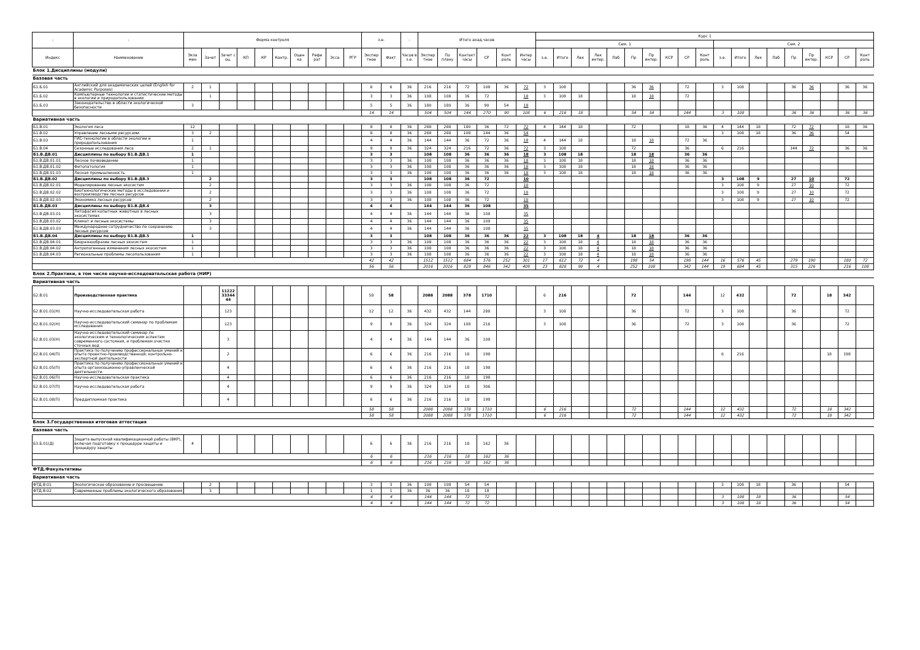| - | - | Форма контроля | | | | | | | | | | з.е. | | - | Итого акад.часов | | | | | | Курс 1 | | | | | | | | | | | | | | | | | | | |
| --- | --- | --- | --- | --- | --- | --- | --- | --- | --- | --- | --- | --- | --- | --- | --- | --- | --- | --- | --- | --- | --- | --- | --- | --- | --- | --- | --- | --- | --- | --- | --- | --- | --- | --- | --- | --- | --- | --- | --- | --- |
| | | | | | | | | | | | | | | | | | | | | | Сем. 1 | | | | | | | | | | Сем. 2 | | | | | | | | | |
| Индекс | Наименование | Экза мен | Зачет | Зачет с оц. | КП | КР | Контр. | Оцен ка | Рефе рат | Эссе | РГР | Экспер тное | Факт | Часов в з.е. | Экспер тное | По плану | Контакт часы | СР | Конт роль | Интер часы | з.е. | Итого | Лек | Лек интер. | Лаб | Пр | Пр интер. | КСР | СР | Конт роль | з.е. | Итого | Лек | Лаб | Пр | Пр интер. | КСР | СР | Конт роль | |
| Блок 1.Дисциплины (модули) | | | | | | | | | | | | | | | | | | | | | | | | | | | | | | | | | | | | | | | | |
| Базовая часть | | | | | | | | | | | | | | | | | | | | | | | | | | | | | | | | | | | | | | | | |
| Б1.Б.01 | Английский для академических целей (English for Academic Purposes) | 2 | 1 | | | | | | | | | 6 | 6 | 36 | 216 | 216 | 72 | 108 | 36 | 72 | 3 | 108 | | | | 36 | 36 | | 72 | | 3 | 108 | | | 36 | 36 | | 36 | 36 | |
| Б1.Б.02 | Компьютерные технологии и статистические методы в экологии и природопользовании | | 1 | | | | | | | | | 3 | 3 | 36 | 108 | 108 | 36 | 72 | | 18 | 3 | 108 | 18 | | | 18 | 18 | | 72 | | | | | | | | | | | |
| Б1.Б.03 | Законодательство в области экологической безопасности | 3 | | | | | | | | | | 5 | 5 | 36 | 180 | 180 | 36 | 90 | 54 | 18 | | | | | | | | | | | | | | | | | | | | |
| | | | | | | | | | | | | 14 | 14 | | 504 | 504 | 144 | 270 | 90 | 108 | 6 | 216 | 18 | | | 54 | 54 | | 144 | | 3 | 108 | | | 36 | 36 | | 36 | 36 | |
| Вариативная часть | | | | | | | | | | | | | | | | | | | | | | | | | | | | | | | | | | | | | | | | |
| Б1.В.01 | Экология леса | 12 | | | | | | | | | | 8 | 8 | 36 | 288 | 288 | 180 | 36 | 72 | 72 | 4 | 144 | 18 | | | 72 | | | 18 | 36 | 4 | 144 | 18 | | 72 | 72 | | 18 | 36 | |
| Б1.В.02 | Управление лесными ресурсами | 3 | 2 | | | | | | | | | 8 | 8 | 36 | 288 | 288 | 108 | 144 | 36 | 54 | | | | | | | | | | | 3 | 108 | 18 | | 36 | 36 | | 54 | | |
| Б1.В.03 | ГИС-технологии в области экологии и природопользования | 1 | | | | | | | | | | 4 | 4 | 36 | 144 | 144 | 36 | 72 | 36 | 18 | 4 | 144 | 18 | | | 18 | 18 | | 72 | 36 | | | | | | | | | | |
| Б1.В.04 | Сезонные исследования леса | 2 | 1 | | | | | | | | | 9 | 9 | 36 | 324 | 324 | 216 | 72 | 36 | 72 | 3 | 108 | | | | 72 | | | 36 | | 6 | 216 | | | 144 | 72 | | 36 | 36 | |
| Б1.В.ДВ.01 | Дисциплины по выбору Б1.В.ДВ.1 | 1 | | | | | | | | | | 3 | 3 | | 108 | 108 | 36 | 36 | 36 | 18 | 3 | 108 | 18 | | | 18 | 18 | | 36 | 36 | | | | | | | | | | |
| Б1.В.ДВ.01.01 | Лесное почвоведение | 1 | | | | | | | | | | 3 | 3 | 36 | 108 | 108 | 36 | 36 | 36 | 18 | 3 | 108 | 18 | | | 18 | 18 | | 36 | 36 | | | | | | | | | | |
| Б1.В.ДВ.01.02 | Фитопатология | 1 | | | | | | | | | | 3 | 3 | 36 | 108 | 108 | 36 | 36 | 36 | 18 | 3 | 108 | 18 | | | 18 | 18 | | 36 | 36 | | | | | | | | | | |
| Б1.В.ДВ.01.03 | Лесная промышленность | 1 | | | | | | | | | | 3 | 3 | 36 | 108 | 108 | 36 | 36 | 36 | 18 | 3 | 108 | 18 | | | 18 | 18 | | 36 | 36 | | | | | | | | | | |
| Б1.В.ДВ.02 | Дисциплины по выбору Б1.В.ДВ.3 | | 2 | | | | | | | | | 3 | 3 | | 108 | 108 | 36 | 72 | | 10 | | | | | | | | | | | 3 | 108 | 9 | | 27 | 10 | | 72 | | |
| Б1.В.ДВ.02.01 | Моделирование лесных экосистем | | 2 | | | | | | | | | 3 | 3 | 36 | 108 | 108 | 36 | 72 | | 10 | | | | | | | | | | | 3 | 108 | 9 | | 27 | 10 | | 72 | | |
| Б1.В.ДВ.02.02 | Биотехнологические методы в исследовании и воспроизводстве лесных ресурсов | | 2 | | | | | | | | | 3 | 3 | 36 | 108 | 108 | 36 | 72 | | 10 | | | | | | | | | | | 3 | 108 | 9 | | 27 | 10 | | 72 | | |
| Б1.В.ДВ.02.03 | Экономика лесных ресурсов | | 2 | | | | | | | | | 3 | 3 | 36 | 108 | 108 | 36 | 72 | | 10 | | | | | | | | | | | 3 | 108 | 9 | | 27 | 10 | | 72 | | |
| Б1.В.ДВ.03 | Дисциплины по выбору Б1.В.ДВ.4 | | 3 | | | | | | | | | 4 | 4 | | 144 | 144 | 36 | 108 | | 35 | | | | | | | | | | | | | | | | | | | | |
| Б1.В.ДВ.03.01 | Литофагия копытных животных в лесных экосистемах | | 3 | | | | | | | | | 4 | 4 | 36 | 144 | 144 | 36 | 108 | | 35 | | | | | | | | | | | | | | | | | | | | |
| Б1.В.ДВ.03.02 | Климат и лесные экосистемы | | 3 | | | | | | | | | 4 | 4 | 36 | 144 | 144 | 36 | 108 | | 35 | | | | | | | | | | | | | | | | | | | | |
| Б1.В.ДВ.03.03 | Международное сотрудничество по сохранению лесных ресурсов | | 3 | | | | | | | | | 4 | 4 | 36 | 144 | 144 | 36 | 108 | | 35 | | | | | | | | | | | | | | | | | | | | |
| Б1.В.ДВ.04 | Дисциплины по выбору Б1.В.ДВ.5 | 1 | | | | | | | | | | 3 | 3 | | 108 | 108 | 36 | 36 | 36 | 22 | 3 | 108 | 18 | 4 | | 18 | 18 | | 36 | 36 | | | | | | | | | | |
| Б1.В.ДВ.04.01 | Биоразнообразие лесных экосистем | 1 | | | | | | | | | | 3 | 3 | 36 | 108 | 108 | 36 | 36 | 36 | 22 | 3 | 108 | 18 | 4 | | 18 | 18 | | 36 | 36 | | | | | | | | | | |
| Б1.В.ДВ.04.02 | Антропогенные изменения лесных экосистем | 1 | | | | | | | | | | 3 | 3 | 36 | 108 | 108 | 36 | 36 | 36 | 22 | 3 | 108 | 18 | 4 | | 18 | 18 | | 36 | 36 | | | | | | | | | | |
| Б1.В.ДВ.04.03 | Региональные проблемы лесопользования | 1 | | | | | | | | | | 3 | 3 | 36 | 108 | 108 | 36 | 36 | 36 | 22 | 3 | 108 | 18 | 4 | | 18 | 18 | | 36 | 36 | | | | | | | | | | |
| | | | | | | | | | | | | 42 | 42 | | 1512 | 1512 | 684 | 576 | 252 | 301 | 17 | 612 | 72 | 4 | | 198 | 54 | | 198 | 144 | 16 | 576 | 45 | | 279 | 190 | | 180 | 72 | |
| | | | | | | | | | | | | 56 | 56 | | 2016 | 2016 | 828 | 846 | 342 | 409 | 23 | 828 | 90 | 4 | | 252 | 108 | | 342 | 144 | 19 | 684 | 45 | | 315 | 226 | | 216 | 108 | |
| Блок 2.Практики, в том числе научно-исследовательская работа (НИР) | | | | | | | | | | | | | | | | | | | | | | | | | | | | | | | | | | | | | | | | |
| Вариативная часть | | | | | | | | | | | | | | | | | | | | | | | | | | | | | | | | | | | | | | | | |
| Б2.В.01 | Производственная практика | | | 11222 33344 44 | | | | | | | | 58 | 58 | | 2088 | 2088 | 378 | 1710 | | | 6 | 216 | | | | 72 | | | 144 | | 12 | 432 | | | 72 | | 18 | 342 | | |
| Б2.В.01.01(Н) | Научно-исследовательская работа | | | 123 | | | | | | | | 12 | 12 | 36 | 432 | 432 | 144 | 288 | | | 3 | 108 | | | | 36 | | | 72 | | 3 | 108 | | | 36 | | | 72 | | |
| Б2.В.01.02(Н) | Научно-исследовательский семинар по проблемам исследования | | | 123 | | | | | | | | 9 | 9 | 36 | 324 | 324 | 108 | 216 | | | 3 | 108 | | | | 36 | | | 72 | | 3 | 108 | | | 36 | | | 72 | | |
| Б2.В.01.03(Н) | Научно-исследовательский семинар по экологическим и технологическим аспектам современного состояния, и проблемам очистки сточных вод | | | 3 | | | | | | | | 4 | 4 | 36 | 144 | 144 | 36 | 108 | | | | | | | | | | | | | | | | | | | | | | |
| Б2.В.01.04(П) | Практика по получению профессиональных умений и опыта проектно-производственной; контрольно-экспертной деятельности | | | 2 | | | | | | | | 6 | 6 | 36 | 216 | 216 | 18 | 198 | | | | | | | | | | | | | 6 | 216 | | | | | 18 | 198 | | |
| Б2.В.01.05(П) | Практика по получению профессиональных умений и опыта организационно-управленческой деятельности | | | 4 | | | | | | | | 6 | 6 | 36 | 216 | 216 | 18 | 198 | | | | | | | | | | | | | | | | | | | | | | |
| Б2.В.01.06(П) | Научно-исследовательская практика | | | 4 | | | | | | | | 6 | 6 | 36 | 216 | 216 | 18 | 198 | | | | | | | | | | | | | | | | | | | | | | |
| Б2.В.01.07(П) | Научно-исследовательская работа | | | 4 | | | | | | | | 9 | 9 | 36 | 324 | 324 | 18 | 306 | | | | | | | | | | | | | | | | | | | | | | |
| Б2.В.01.08(П) | Преддипломная практика | | | 4 | | | | | | | | 6 | 6 | 36 | 216 | 216 | 18 | 198 | | | | | | | | | | | | | | | | | | | | | | |
| | | | | | | | | | | | | 58 | 58 | | 2088 | 2088 | 378 | 1710 | | | 6 | 216 | | | | 72 | | | 144 | | 12 | 432 | | | 72 | | 18 | 342 | | |
| | | | | | | | | | | | | 58 | 58 | | 2088 | 2088 | 378 | 1710 | | | 6 | 216 | | | | 72 | | | 144 | | 12 | 432 | | | 72 | | 18 | 342 | | |
| Блок 3.Государственная итоговая аттестация | | | | | | | | | | | | | | | | | | | | | | | | | | | | | | | | | | | | | | | | |
| Базовая часть | | | | | | | | | | | | | | | | | | | | | | | | | | | | | | | | | | | | | | | | |
| Б3.Б.01(Д) | Защита выпускной квалификационной работы (ВКР), включая подготовку к процедуре защиты и процедуру защиты | 4 | | | | | | | | | | 6 | 6 | 36 | 216 | 216 | 18 | 162 | 36 | | | | | | | | | | | | | | | | | | | | | |
| | | | | | | | | | | | | 6 | 6 | | 216 | 216 | 18 | 162 | 36 | | | | | | | | | | | | | | | | | | | | | |
| | | | | | | | | | | | | 6 | 6 | | 216 | 216 | 18 | 162 | 36 | | | | | | | | | | | | | | | | | | | | | |
| ФТД.Факультативы | | | | | | | | | | | | | | | | | | | | | | | | | | | | | | | | | | | | | | | | |
| Вариативная часть | | | | | | | | | | | | | | | | | | | | | | | | | | | | | | | | | | | | | | | | |
| ФТД.В.01 | Экологическое образование и просвещение | | 2 | | | | | | | | | 3 | 3 | 36 | 108 | 108 | 54 | 54 | | | | | | | | | | | | | 3 | 108 | 18 | | 36 | | | 54 | | |
| ФТД.В.02 | Современные проблемы экологического образования | | 3 | | | | | | | | | 1 | 1 | 36 | 36 | 36 | 18 | 18 | | | | | | | | | | | | | | | | | | | | | | |
| | | | | | | | | | | | | 4 | 4 | | 144 | 144 | 72 | 72 | | | | | | | | | | | | | 3 | 108 | 18 | | 36 | | | 54 | | |
| | | | | | | | | | | | | 4 | 4 | | 144 | 144 | 72 | 72 | | | | | | | | | | | | | 3 | 108 | 18 | | 36 | | | 54 | | |